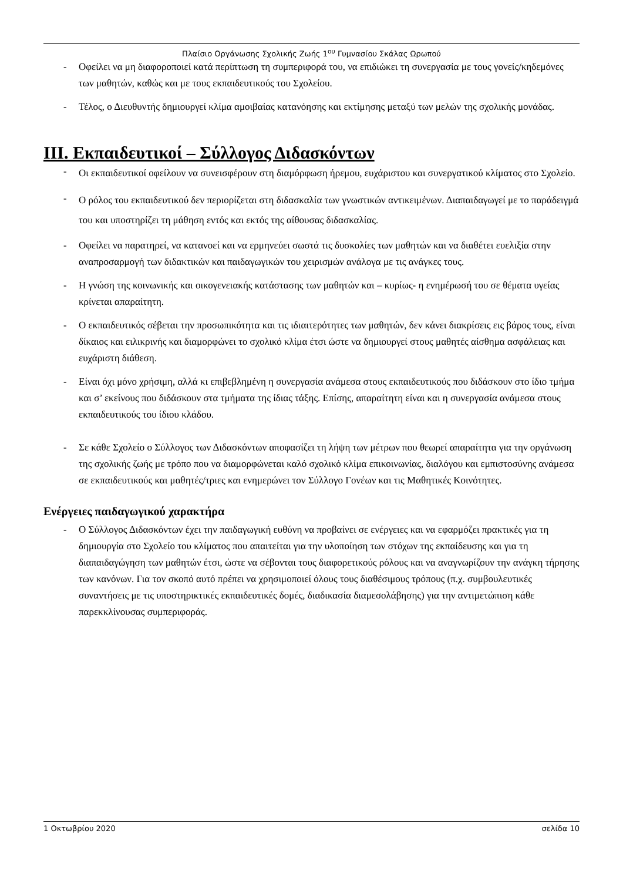Πλαίσιο Οργάνωσης Σχολικής Ζωής 1<sup>ου</sup> Γυμνασίου Σκάλας Ωρωπού
- Οφείλει να μη διαφοροποιεί κατά περίπτωση τη συμπεριφορά του, να επιδιώκει τη συνεργασία με τους γονείς/κηδεμόνες των μαθητών, καθώς και με τους εκπαιδευτικούς του Σχολείου.
- Τέλος, ο Διευθυντής δημιουργεί κλίμα αμοιβαίας κατανόησης και εκτίμησης μεταξύ των μελών της σχολικής μονάδας.
III. Εκπαιδευτικοί – Σύλλογος Διδασκόντων
- Οι εκπαιδευτικοί οφείλουν να συνεισφέρουν στη διαμόρφωση ήρεμου, ευχάριστου και συνεργατικού κλίματος στο Σχολείο.
- Ο ρόλος του εκπαιδευτικού δεν περιορίζεται στη διδασκαλία των γνωστικών αντικειμένων. Διαπαιδαγωγεί με το παράδειγμά του και υποστηρίζει τη μάθηση εντός και εκτός της αίθουσας διδασκαλίας.
- Οφείλει να παρατηρεί, να κατανοεί και να ερμηνεύει σωστά τις δυσκολίες των μαθητών και να διαθέτει ευελιξία στην αναπροσαρμογή των διδακτικών και παιδαγωγικών του χειρισμών ανάλογα με τις ανάγκες τους.
- Η γνώση της κοινωνικής και οικογενειακής κατάστασης των μαθητών και – κυρίως- η ενημέρωσή του σε θέματα υγείας κρίνεται απαραίτητη.
- Ο εκπαιδευτικός σέβεται την προσωπικότητα και τις ιδιαιτερότητες των μαθητών, δεν κάνει διακρίσεις εις βάρος τους, είναι δίκαιος και ειλικρινής και διαμορφώνει το σχολικό κλίμα έτσι ώστε να δημιουργεί στους μαθητές αίσθημα ασφάλειας και ευχάριστη διάθεση.
- Είναι όχι μόνο χρήσιμη, αλλά κι επιβεβλημένη η συνεργασία ανάμεσα στους εκπαιδευτικούς που διδάσκουν στο ίδιο τμήμα και σ’ εκείνους που διδάσκουν στα τμήματα της ίδιας τάξης. Επίσης, απαραίτητη είναι και η συνεργασία ανάμεσα στους εκπαιδευτικούς του ίδιου κλάδου.
- Σε κάθε Σχολείο ο Σύλλογος των Διδασκόντων αποφασίζει τη λήψη των μέτρων που θεωρεί απαραίτητα για την οργάνωση της σχολικής ζωής με τρόπο που να διαμορφώνεται καλό σχολικό κλίμα επικοινωνίας, διαλόγου και εμπιστοσύνης ανάμεσα σε εκπαιδευτικούς και μαθητές/τριες και ενημερώνει τον Σύλλογο Γονέων και τις Μαθητικές Κοινότητες.
Ενέργειες παιδαγωγικού χαρακτήρα
- Ο Σύλλογος Διδασκόντων έχει την παιδαγωγική ευθύνη να προβαίνει σε ενέργειες και να εφαρμόζει πρακτικές για τη δημιουργία στο Σχολείο του κλίματος που απαιτείται για την υλοποίηση των στόχων της εκπαίδευσης και για τη διαπαιδαγώγηση των μαθητών έτσι, ώστε να σέβονται τους διαφορετικούς ρόλους και να αναγνωρίζουν την ανάγκη τήρησης των κανόνων. Για τον σκοπό αυτό πρέπει να χρησιμοποιεί όλους τους διαθέσιμους τρόπους (π.χ. συμβουλευτικές συναντήσεις με τις υποστηρικτικές εκπαιδευτικές δομές, διαδικασία διαμεσολάβησης) για την αντιμετώπιση κάθε παρεκκλίνουσας συμπεριφοράς.
1 Οκτωβρίου 2020 σελίδα 10